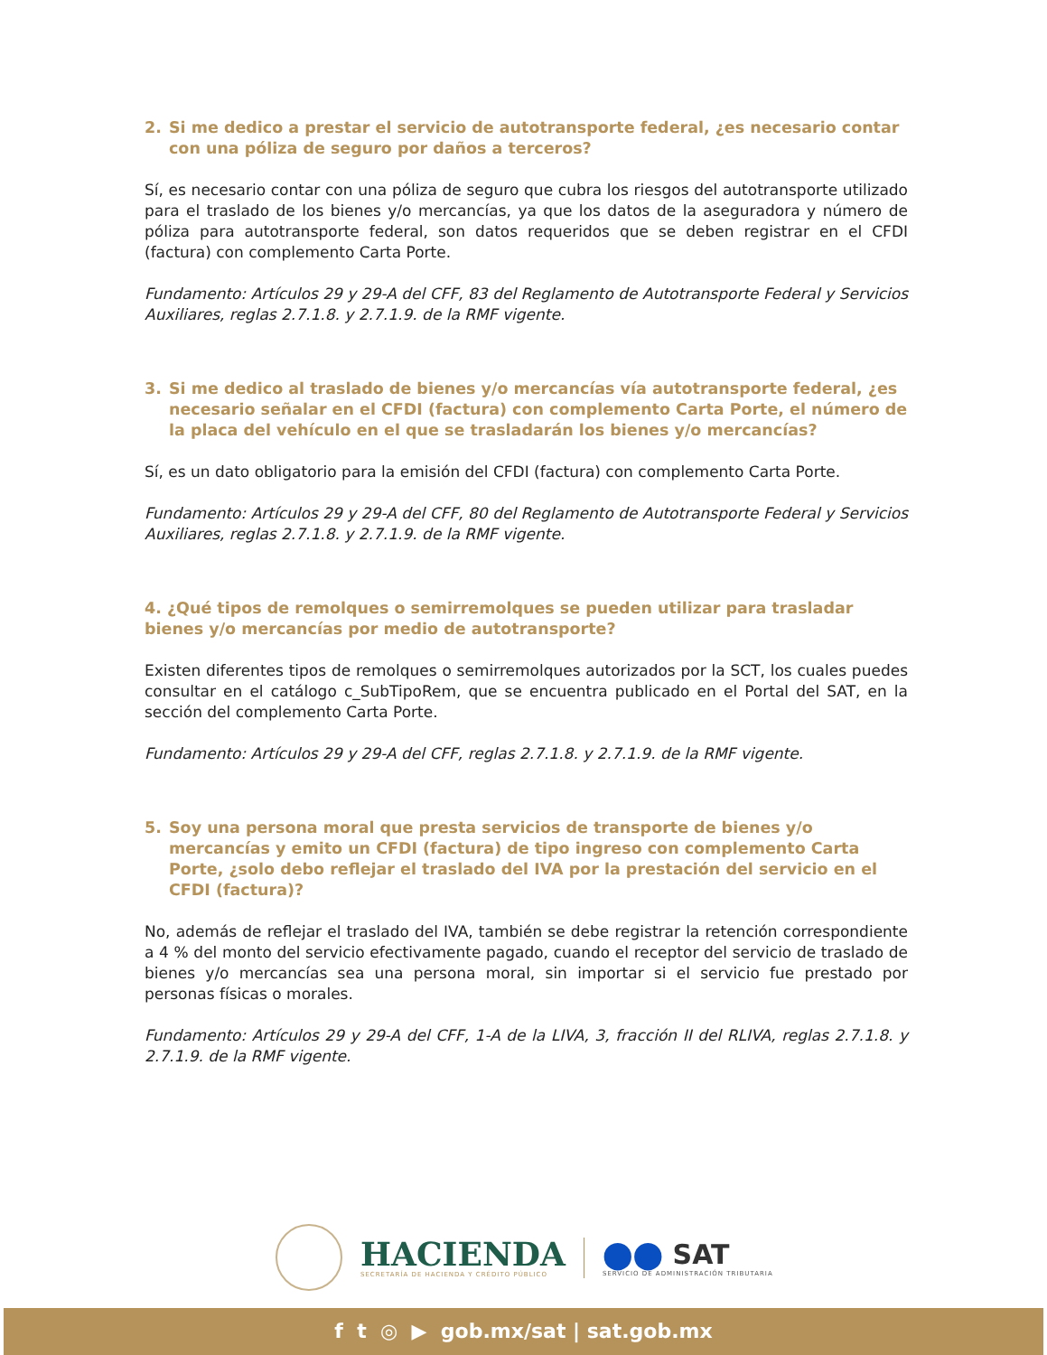2. Si me dedico a prestar el servicio de autotransporte federal, ¿es necesario contar con una póliza de seguro por daños a terceros?
Sí, es necesario contar con una póliza de seguro que cubra los riesgos del autotransporte utilizado para el traslado de los bienes y/o mercancías, ya que los datos de la aseguradora y número de póliza para autotransporte federal, son datos requeridos que se deben registrar en el CFDI (factura) con complemento Carta Porte.
Fundamento: Artículos 29 y 29-A del CFF, 83 del Reglamento de Autotransporte Federal y Servicios Auxiliares, reglas 2.7.1.8. y 2.7.1.9. de la RMF vigente.
3. Si me dedico al traslado de bienes y/o mercancías vía autotransporte federal, ¿es necesario señalar en el CFDI (factura) con complemento Carta Porte, el número de la placa del vehículo en el que se trasladarán los bienes y/o mercancías?
Sí, es un dato obligatorio para la emisión del CFDI (factura) con complemento Carta Porte.
Fundamento: Artículos 29 y 29-A del CFF, 80 del Reglamento de Autotransporte Federal y Servicios Auxiliares, reglas 2.7.1.8. y 2.7.1.9. de la RMF vigente.
4. ¿Qué tipos de remolques o semirremolques se pueden utilizar para trasladar bienes y/o mercancías por medio de autotransporte?
Existen diferentes tipos de remolques o semirremolques autorizados por la SCT, los cuales puedes consultar en el catálogo c_SubTipoRem, que se encuentra publicado en el Portal del SAT, en la sección del complemento Carta Porte.
Fundamento: Artículos 29 y 29-A del CFF, reglas 2.7.1.8. y 2.7.1.9. de la RMF vigente.
5. Soy una persona moral que presta servicios de transporte de bienes y/o mercancías y emito un CFDI (factura) de tipo ingreso con complemento Carta Porte, ¿solo debo reflejar el traslado del IVA por la prestación del servicio en el CFDI (factura)?
No, además de reflejar el traslado del IVA, también se debe registrar la retención correspondiente a 4 % del monto del servicio efectivamente pagado, cuando el receptor del servicio de traslado de bienes y/o mercancías sea una persona moral, sin importar si el servicio fue prestado por personas físicas o morales.
Fundamento: Artículos 29 y 29-A del CFF, 1-A de la LIVA, 3, fracción II del RLIVA, reglas 2.7.1.8. y 2.7.1.9. de la RMF vigente.
HACIENDA
SECRETARÍA DE HACIENDA Y CRÉDITO PÚBLICO
⬤⬤ SAT
SERVICIO DE ADMINISTRACIÓN TRIBUTARIA
f t ◎ ▶ gob.mx/sat | sat.gob.mx